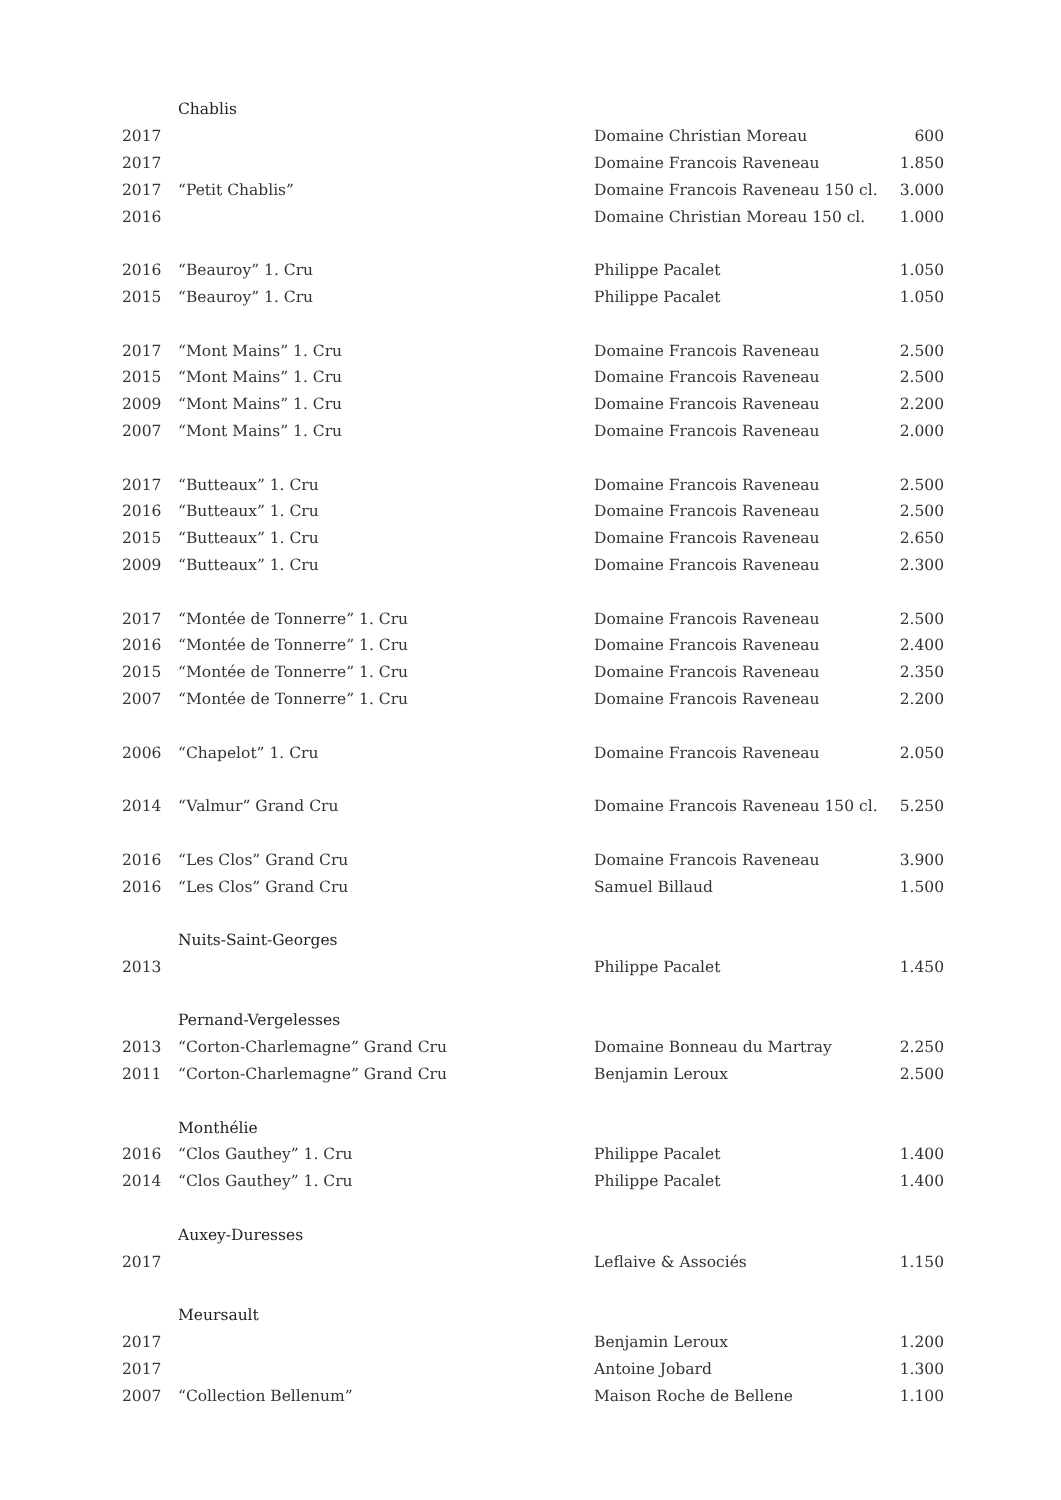| | Chablis | | |
| 2017 | | Domaine Christian Moreau | 600 |
| 2017 | | Domaine Francois Raveneau | 1.850 |
| 2017 | “Petit Chablis” | Domaine Francois Raveneau 150 cl. | 3.000 |
| 2016 | | Domaine Christian Moreau 150 cl. | 1.000 |
| 2016 | “Beauroy” 1. Cru | Philippe Pacalet | 1.050 |
| 2015 | “Beauroy” 1. Cru | Philippe Pacalet | 1.050 |
| 2017 | “Mont Mains” 1. Cru | Domaine Francois Raveneau | 2.500 |
| 2015 | “Mont Mains” 1. Cru | Domaine Francois Raveneau | 2.500 |
| 2009 | “Mont Mains” 1. Cru | Domaine Francois Raveneau | 2.200 |
| 2007 | “Mont Mains” 1. Cru | Domaine Francois Raveneau | 2.000 |
| 2017 | “Butteaux” 1. Cru | Domaine Francois Raveneau | 2.500 |
| 2016 | “Butteaux” 1. Cru | Domaine Francois Raveneau | 2.500 |
| 2015 | “Butteaux” 1. Cru | Domaine Francois Raveneau | 2.650 |
| 2009 | “Butteaux” 1. Cru | Domaine Francois Raveneau | 2.300 |
| 2017 | “Montée de Tonnerre” 1. Cru | Domaine Francois Raveneau | 2.500 |
| 2016 | “Montée de Tonnerre” 1. Cru | Domaine Francois Raveneau | 2.400 |
| 2015 | “Montée de Tonnerre” 1. Cru | Domaine Francois Raveneau | 2.350 |
| 2007 | “Montée de Tonnerre” 1. Cru | Domaine Francois Raveneau | 2.200 |
| 2006 | “Chapelot” 1. Cru | Domaine Francois Raveneau | 2.050 |
| 2014 | “Valmur” Grand Cru | Domaine Francois Raveneau 150 cl. | 5.250 |
| 2016 | “Les Clos” Grand Cru | Domaine Francois Raveneau | 3.900 |
| 2016 | “Les Clos” Grand Cru | Samuel Billaud | 1.500 |
| | Nuits-Saint-Georges | | |
| 2013 | | Philippe Pacalet | 1.450 |
| | Pernand-Vergelesses | | |
| 2013 | “Corton-Charlemagne” Grand Cru | Domaine Bonneau du Martray | 2.250 |
| 2011 | “Corton-Charlemagne” Grand Cru | Benjamin Leroux | 2.500 |
| | Monthélie | | |
| 2016 | “Clos Gauthey” 1. Cru | Philippe Pacalet | 1.400 |
| 2014 | “Clos Gauthey” 1. Cru | Philippe Pacalet | 1.400 |
| | Auxey-Duresses | | |
| 2017 | | Leflaive & Associés | 1.150 |
| | Meursault | | |
| 2017 | | Benjamin Leroux | 1.200 |
| 2017 | | Antoine Jobard | 1.300 |
| 2007 | “Collection Bellenum” | Maison Roche de Bellene | 1.100 |